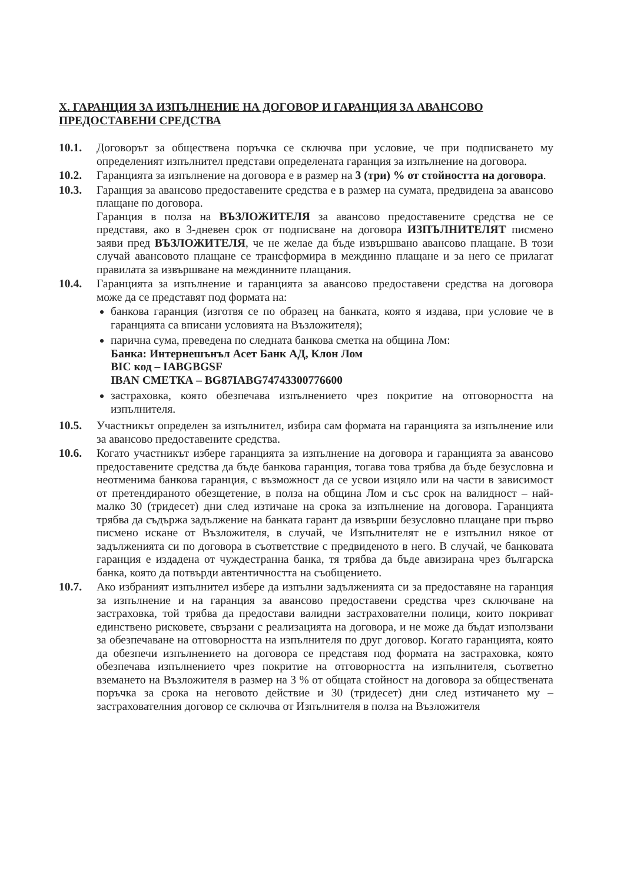X. ГАРАНЦИЯ ЗА ИЗПЪЛНЕНИЕ НА ДОГОВОР И ГАРАНЦИЯ ЗА АВАНСОВО ПРЕДОСТАВЕНИ СРЕДСТВА
10.1. Договорът за обществена поръчка се сключва при условие, че при подписването му определеният изпълнител представи определената гаранция за изпълнение на договора.
10.2. Гаранцията за изпълнение на договора е в размер на 3 (три) % от стойността на договора.
10.3. Гаранция за авансово предоставените средства е в размер на сумата, предвидена за авансово плащане по договора.
Гаранция в полза на ВЪЗЛОЖИТЕЛЯ за авансово предоставените средства не се представя, ако в 3-дневен срок от подписване на договора ИЗПЪЛНИТЕЛЯТ писмено заяви пред ВЪЗЛОЖИТЕЛЯ, че не желае да бъде извършвано авансово плащане. В този случай авансовото плащане се трансформира в междинно плащане и за него се прилагат правилата за извършване на междинните плащания.
10.4. Гаранцията за изпълнение и гаранцията за авансово предоставени средства на договора може да се представят под формата на:
банкова гаранция (изготвя се по образец на банката, която я издава, при условие че в гаранцията са вписани условията на Възложителя);
парична сума, преведена по следната банкова сметка на община Лом:
Банка: Интернешънъл Асет Банк АД, Клон Лом
BIC код – IABGBGSF
IBAN СМЕТКА – BG87IABG74743300776600
застраховка, която обезпечава изпълнението чрез покритие на отговорността на изпълнителя.
10.5. Участникът определен за изпълнител, избира сам формата на гаранцията за изпълнение или за авансово предоставените средства.
10.6. Когато участникът избере гаранцията за изпълнение на договора и гаранцията за авансово предоставените средства да бъде банкова гаранция, тогава това трябва да бъде безусловна и неотменима банкова гаранция, с възможност да се усвои изцяло или на части в зависимост от претендираното обезщетение, в полза на община Лом и със срок на валидност – най-малко 30 (тридесет) дни след изтичане на срока за изпълнение на договора. Гаранцията трябва да съдържа задължение на банката гарант да извърши безусловно плащане при първо писмено искане от Възложителя, в случай, че Изпълнителят не е изпълнил някое от задълженията си по договора в съответствие с предвиденото в него. В случай, че банковата гаранция е издадена от чуждестранна банка, тя трябва да бъде авизирана чрез българска банка, която да потвърди автентичността на съобщението.
10.7. Ако избраният изпълнител избере да изпълни задълженията си за предоставяне на гаранция за изпълнение и на гаранция за авансово предоставени средства чрез сключване на застраховка, той трябва да предостави валидни застрахователни полици, които покриват единствено рисковете, свързани с реализацията на договора, и не може да бъдат използвани за обезпечаване на отговорността на изпълнителя по друг договор. Когато гаранцията, която да обезпечи изпълнението на договора се представя под формата на застраховка, която обезпечава изпълнението чрез покритие на отговорността на изпълнителя, съответно вземането на Възложителя в размер на 3 % от общата стойност на договора за обществената поръчка за срока на неговото действие и 30 (тридесет) дни след изтичането му – застрахователния договор се сключва от Изпълнителя в полза на Възложителя